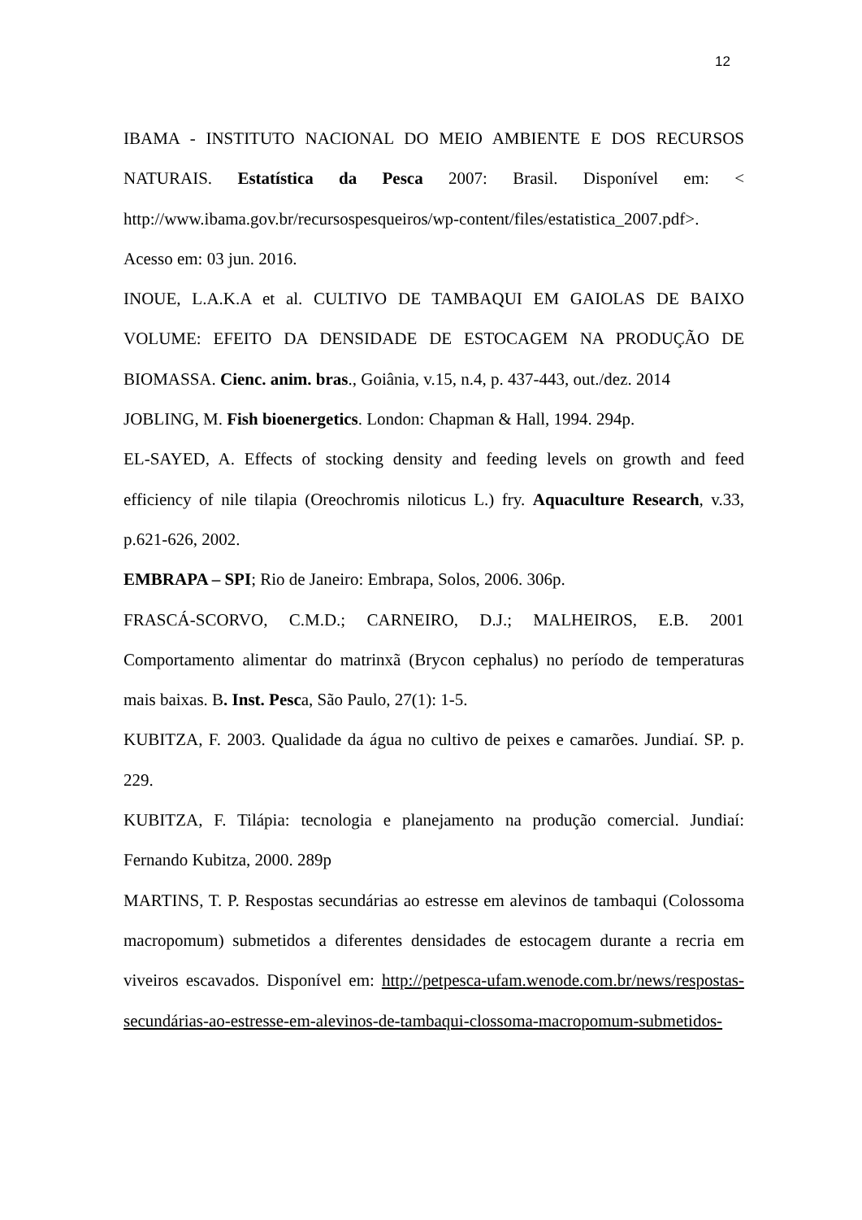12
IBAMA - INSTITUTO NACIONAL DO MEIO AMBIENTE E DOS RECURSOS NATURAIS. Estatística da Pesca 2007: Brasil. Disponível em: < http://www.ibama.gov.br/recursospesqueiros/wp-content/files/estatistica_2007.pdf>. Acesso em: 03 jun. 2016.
INOUE, L.A.K.A et al. CULTIVO DE TAMBAQUI EM GAIOLAS DE BAIXO VOLUME: EFEITO DA DENSIDADE DE ESTOCAGEM NA PRODUÇÃO DE BIOMASSA. Cienc. anim. bras., Goiânia, v.15, n.4, p. 437-443, out./dez. 2014
JOBLING, M. Fish bioenergetics. London: Chapman & Hall, 1994. 294p.
EL-SAYED, A. Effects of stocking density and feeding levels on growth and feed efficiency of nile tilapia (Oreochromis niloticus L.) fry. Aquaculture Research, v.33, p.621-626, 2002.
EMBRAPA – SPI; Rio de Janeiro: Embrapa, Solos, 2006. 306p.
FRASCÁ-SCORVO, C.M.D.; CARNEIRO, D.J.; MALHEIROS, E.B. 2001 Comportamento alimentar do matrinxã (Brycon cephalus) no período de temperaturas mais baixas. B. Inst. Pesca, São Paulo, 27(1): 1-5.
KUBITZA, F. 2003. Qualidade da água no cultivo de peixes e camarões. Jundiaí. SP. p. 229.
KUBITZA, F. Tilápia: tecnologia e planejamento na produção comercial. Jundiaí: Fernando Kubitza, 2000. 289p
MARTINS, T. P. Respostas secundárias ao estresse em alevinos de tambaqui (Colossoma macropomum) submetidos a diferentes densidades de estocagem durante a recria em viveiros escavados. Disponível em: http://petpesca-ufam.wenode.com.br/news/respostas-secundárias-ao-estresse-em-alevinos-de-tambaqui-clossoma-macropomum-submetidos-